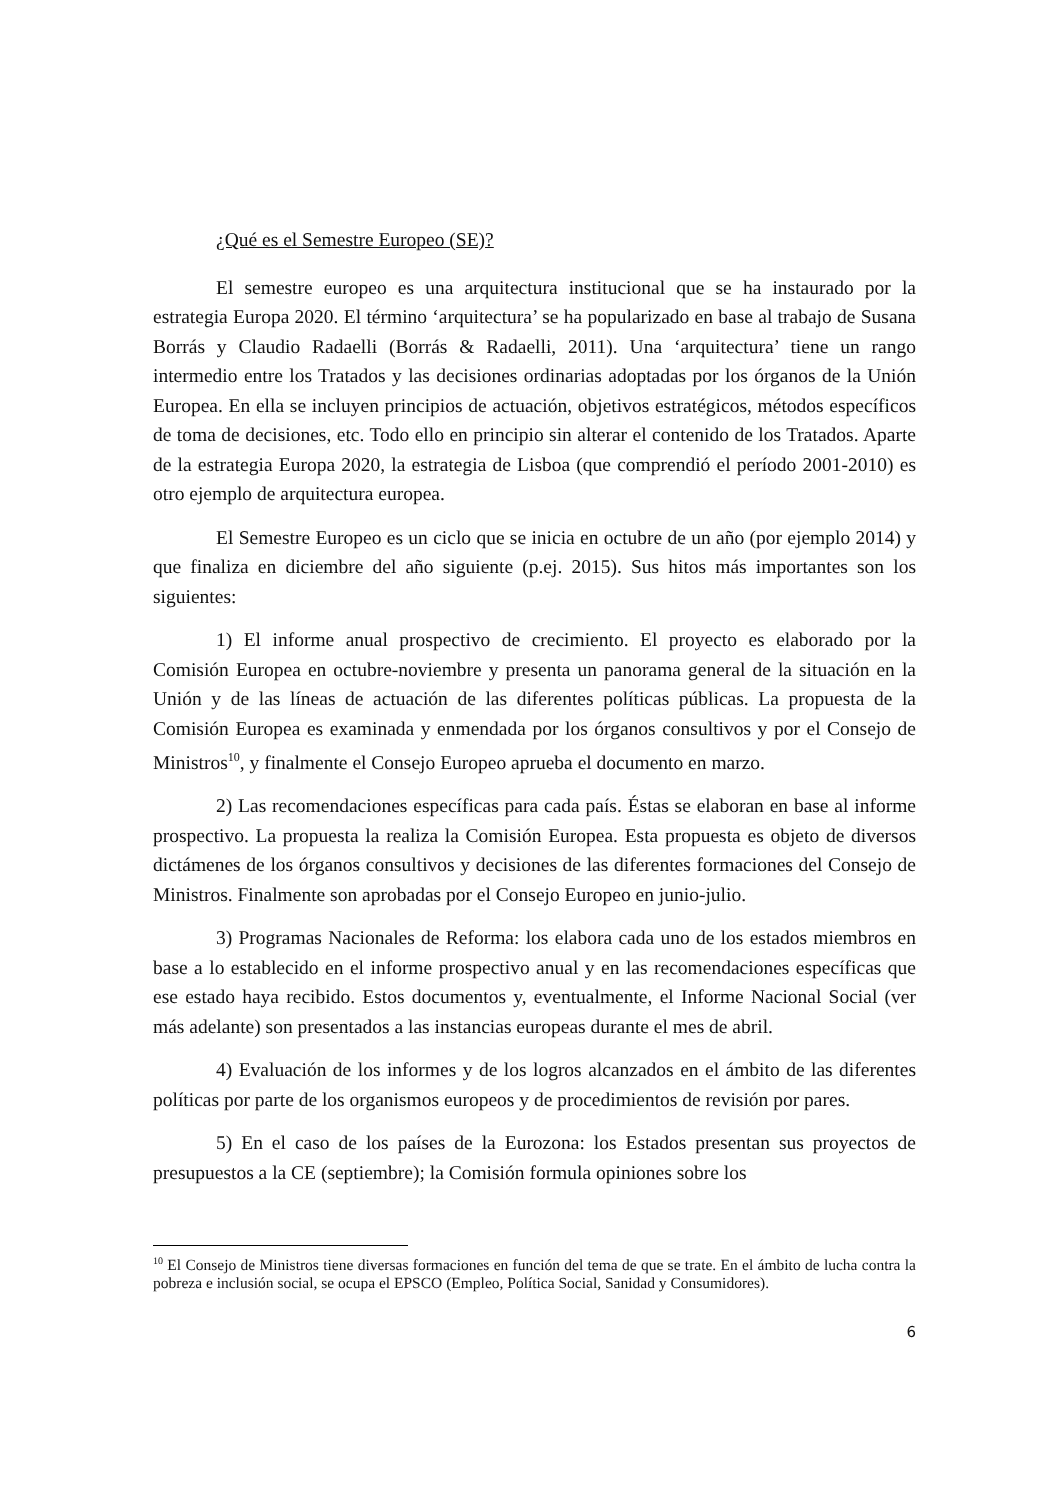¿Qué es el Semestre Europeo (SE)?
El semestre europeo es una arquitectura institucional que se ha instaurado por la estrategia Europa 2020. El término ‘arquitectura’ se ha popularizado en base al trabajo de Susana Borrás y Claudio Radaelli (Borrás & Radaelli, 2011). Una ‘arquitectura’ tiene un rango intermedio entre los Tratados y las decisiones ordinarias adoptadas por los órganos de la Unión Europea. En ella se incluyen principios de actuación, objetivos estratégicos, métodos específicos de toma de decisiones, etc. Todo ello en principio sin alterar el contenido de los Tratados. Aparte de la estrategia Europa 2020, la estrategia de Lisboa (que comprendió el período 2001-2010) es otro ejemplo de arquitectura europea.
El Semestre Europeo es un ciclo que se inicia en octubre de un año (por ejemplo 2014) y que finaliza en diciembre del año siguiente (p.ej. 2015). Sus hitos más importantes son los siguientes:
1) El informe anual prospectivo de crecimiento. El proyecto es elaborado por la Comisión Europea en octubre-noviembre y presenta un panorama general de la situación en la Unión y de las líneas de actuación de las diferentes políticas públicas. La propuesta de la Comisión Europea es examinada y enmendada por los órganos consultivos y por el Consejo de Ministros<sup>10</sup>, y finalmente el Consejo Europeo aprueba el documento en marzo.
2) Las recomendaciones específicas para cada país. Éstas se elaboran en base al informe prospectivo. La propuesta la realiza la Comisión Europea. Esta propuesta es objeto de diversos dictámenes de los órganos consultivos y decisiones de las diferentes formaciones del Consejo de Ministros. Finalmente son aprobadas por el Consejo Europeo en junio-julio.
3) Programas Nacionales de Reforma: los elabora cada uno de los estados miembros en base a lo establecido en el informe prospectivo anual y en las recomendaciones específicas que ese estado haya recibido. Estos documentos y, eventualmente, el Informe Nacional Social (ver más adelante) son presentados a las instancias europeas durante el mes de abril.
4) Evaluación de los informes y de los logros alcanzados en el ámbito de las diferentes políticas por parte de los organismos europeos y de procedimientos de revisión por pares.
5) En el caso de los países de la Eurozona: los Estados presentan sus proyectos de presupuestos a la CE (septiembre); la Comisión formula opiniones sobre los
<sup>10</sup> El Consejo de Ministros tiene diversas formaciones en función del tema de que se trate. En el ámbito de lucha contra la pobreza e inclusión social, se ocupa el EPSCO (Empleo, Política Social, Sanidad y Consumidores).
6